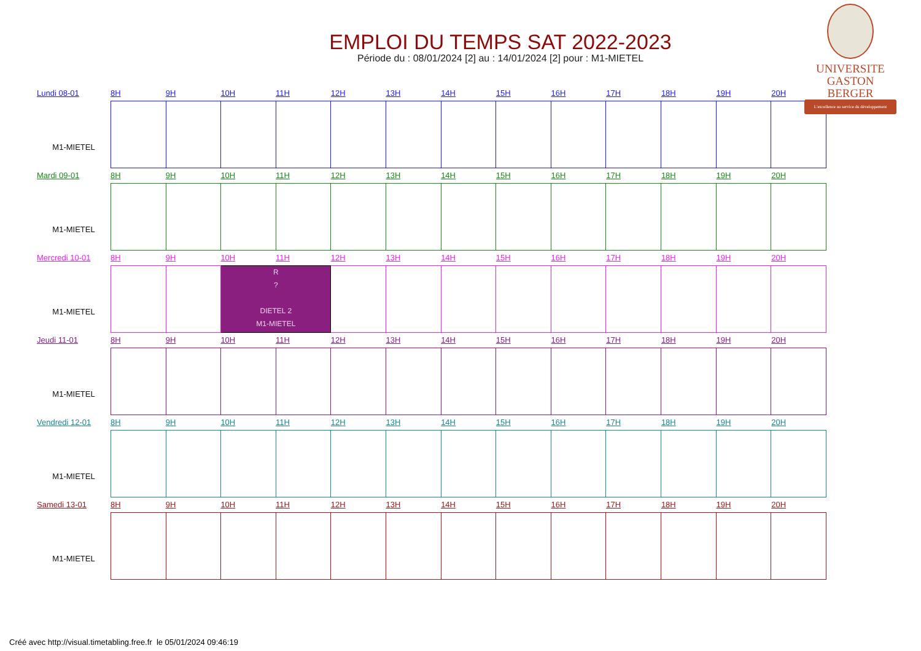EMPLOI DU TEMPS SAT 2022-2023
Période du : 08/01/2024 [2] au : 14/01/2024 [2] pour : M1-MIETEL
UNIVERSITE
GASTON BERGER
L'excellence au service du développement
Lundi 08-01
M1-MIETEL
8H 9H 10H 11H 12H 13H 14H 15H 16H 17H 18H 19H 20H
Mardi 09-01
M1-MIETEL
8H 9H 10H 11H 12H 13H 14H 15H 16H 17H 18H 19H 20H
Mercredi 10-01
M1-MIETEL
8H 9H 10H 11H 12H 13H 14H 15H 16H 17H 18H 19H 20H
| | | R ? DIETEL 2 M1-MIETEL | | | | | | | | | |
Jeudi 11-01
M1-MIETEL
8H 9H 10H 11H 12H 13H 14H 15H 16H 17H 18H 19H 20H
Vendredi 12-01
M1-MIETEL
8H 9H 10H 11H 12H 13H 14H 15H 16H 17H 18H 19H 20H
Samedi 13-01
M1-MIETEL
8H 9H 10H 11H 12H 13H 14H 15H 16H 17H 18H 19H 20H
Créé avec http://visual.timetabling.free.fr le 05/01/2024 09:46:19